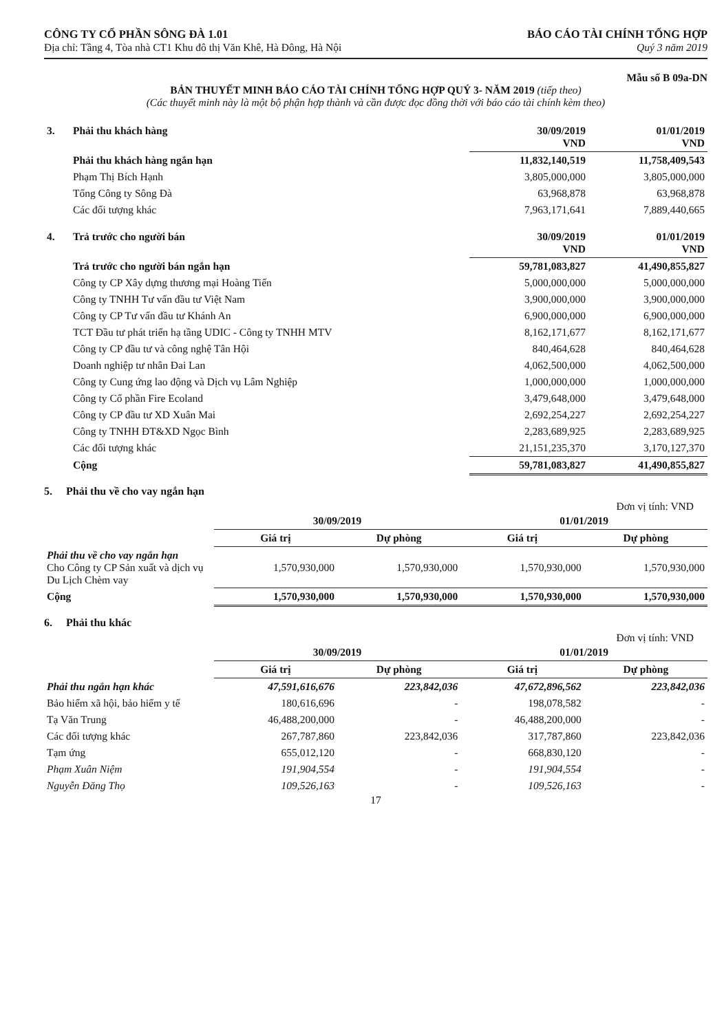CÔNG TY CỔ PHẦN SÔNG ĐÀ 1.01
Địa chỉ: Tầng 4, Tòa nhà CT1 Khu đô thị Văn Khê, Hà Đông, Hà Nội
BÁO CÁO TÀI CHÍNH TỔNG HỢP
Quý 3 năm 2019
Mẫu số B 09a-DN
BẢN THUYẾT MINH BÁO CÁO TÀI CHÍNH TỔNG HỢP QUÝ 3- NĂM 2019 (tiếp theo)
(Các thuyết minh này là một bộ phận hợp thành và cần được đọc đồng thời với báo cáo tài chính kèm theo)
| 3. | Phải thu khách hàng | 30/09/2019 VND | 01/01/2019 VND |
| | Phải thu khách hàng ngắn hạn | 11,832,140,519 | 11,758,409,543 |
| | Phạm Thị Bích Hạnh | 3,805,000,000 | 3,805,000,000 |
| | Tổng Công ty Sông Đà | 63,968,878 | 63,968,878 |
| | Các đối tượng khác | 7,963,171,641 | 7,889,440,665 |
| 4. | Trả trước cho người bán | 30/09/2019 VND | 01/01/2019 VND |
| | Trả trước cho người bán ngắn hạn | 59,781,083,827 | 41,490,855,827 |
| | Công ty CP Xây dựng thương mại Hoàng Tiến | 5,000,000,000 | 5,000,000,000 |
| | Công ty TNHH Tư vấn đầu tư Việt Nam | 3,900,000,000 | 3,900,000,000 |
| | Công ty CP Tư vấn đầu tư Khánh An | 6,900,000,000 | 6,900,000,000 |
| | TCT Đầu tư phát triển hạ tầng UDIC - Công ty TNHH MTV | 8,162,171,677 | 8,162,171,677 |
| | Công ty CP đầu tư và công nghệ Tân Hội | 840,464,628 | 840,464,628 |
| | Doanh nghiệp tư nhân Đai Lan | 4,062,500,000 | 4,062,500,000 |
| | Công ty Cung ứng lao động và Dịch vụ Lâm Nghiệp | 1,000,000,000 | 1,000,000,000 |
| | Công ty Cổ phần Fire Ecoland | 3,479,648,000 | 3,479,648,000 |
| | Công ty CP đầu tư XD Xuân Mai | 2,692,254,227 | 2,692,254,227 |
| | Công ty TNHH ĐT&XD Ngọc Bình | 2,283,689,925 | 2,283,689,925 |
| | Các đối tượng khác | 21,151,235,370 | 3,170,127,370 |
| | Cộng | 59,781,083,827 | 41,490,855,827 |
5. Phải thu về cho vay ngắn hạn
Đơn vị tính: VND
| | 30/09/2019 | | 01/01/2019 | |
| | Giá trị | Dự phòng | Giá trị | Dự phòng |
| Phải thu về cho vay ngắn hạn Cho Công ty CP Sản xuất và dịch vụ Du Lịch Chèm vay | 1,570,930,000 | 1,570,930,000 | 1,570,930,000 | 1,570,930,000 |
| Cộng | 1,570,930,000 | 1,570,930,000 | 1,570,930,000 | 1,570,930,000 |
6. Phải thu khác
Đơn vị tính: VND
| | 30/09/2019 | | 01/01/2019 | |
| | Giá trị | Dự phòng | Giá trị | Dự phòng |
| Phải thu ngắn hạn khác | 47,591,616,676 | 223,842,036 | 47,672,896,562 | 223,842,036 |
| Bảo hiểm xã hội, bảo hiểm y tế | 180,616,696 | - | 198,078,582 | - |
| Tạ Văn Trung | 46,488,200,000 | - | 46,488,200,000 | - |
| Các đối tượng khác | 267,787,860 | 223,842,036 | 317,787,860 | 223,842,036 |
| Tạm ứng | 655,012,120 | - | 668,830,120 | - |
| Phạm Xuân Niệm | 191,904,554 | - | 191,904,554 | - |
| Nguyễn Đăng Thọ | 109,526,163 | - | 109,526,163 | - |
17